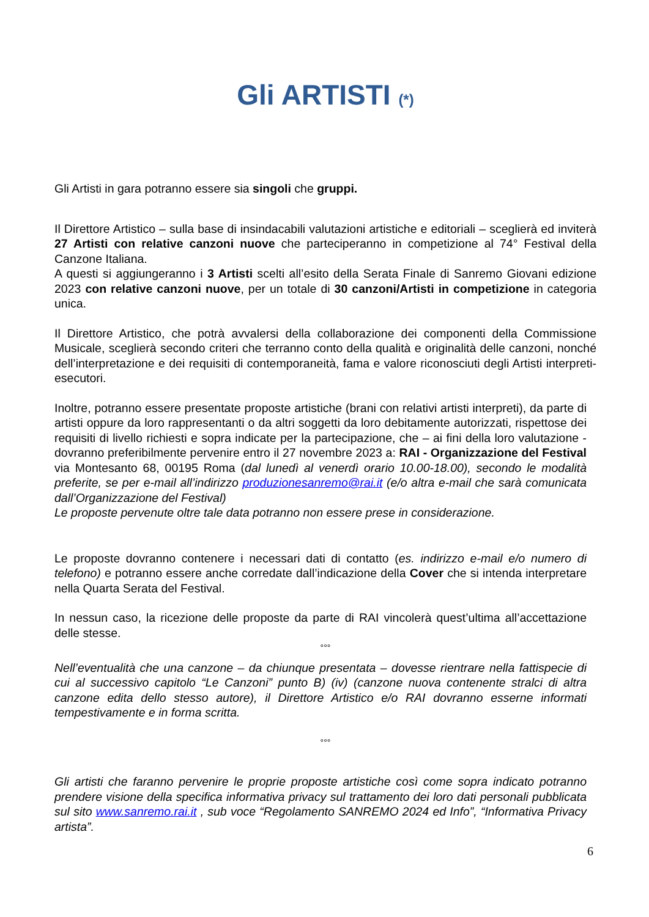Gli ARTISTI (*)
Gli Artisti in gara potranno essere sia singoli che gruppi.
Il Direttore Artistico – sulla base di insindacabili valutazioni artistiche e editoriali – sceglierà ed inviterà 27 Artisti con relative canzoni nuove che parteciperanno in competizione al 74° Festival della Canzone Italiana.
A questi si aggiungeranno i 3 Artisti scelti all’esito della Serata Finale di Sanremo Giovani edizione 2023 con relative canzoni nuove, per un totale di 30 canzoni/Artisti in competizione in categoria unica.
Il Direttore Artistico, che potrà avvalersi della collaborazione dei componenti della Commissione Musicale, sceglierà secondo criteri che terranno conto della qualità e originalità delle canzoni, nonché dell’interpretazione e dei requisiti di contemporaneità, fama e valore riconosciuti degli Artisti interpreti-esecutori.
Inoltre, potranno essere presentate proposte artistiche (brani con relativi artisti interpreti), da parte di artisti oppure da loro rappresentanti o da altri soggetti da loro debitamente autorizzati, rispettose dei requisiti di livello richiesti e sopra indicate per la partecipazione, che – ai fini della loro valutazione - dovranno preferibilmente pervenire entro il 27 novembre 2023 a: RAI - Organizzazione del Festival via Montesanto 68, 00195 Roma (dal lunedì al venerdì orario 10.00-18.00), secondo le modalità preferite, se per e-mail all’indirizzo produzionesanremo@rai.it (e/o altra e-mail che sarà comunicata dall’Organizzazione del Festival)
Le proposte pervenute oltre tale data potranno non essere prese in considerazione.
Le proposte dovranno contenere i necessari dati di contatto (es. indirizzo e-mail e/o numero di telefono) e potranno essere anche corredate dall’indicazione della Cover che si intenda interpretare nella Quarta Serata del Festival.
In nessun caso, la ricezione delle proposte da parte di RAI vincolerà quest’ultima all’accettazione delle stesse.
°°°
Nell’eventualità che una canzone – da chiunque presentata – dovesse rientrare nella fattispecie di cui al successivo capitolo “Le Canzoni” punto B) (iv) (canzone nuova contenente stralci di altra canzone edita dello stesso autore), il Direttore Artistico e/o RAI dovranno esserne informati tempestivamente e in forma scritta.
°°°
Gli artisti che faranno pervenire le proprie proposte artistiche così come sopra indicato potranno prendere visione della specifica informativa privacy sul trattamento dei loro dati personali pubblicata sul sito www.sanremo.rai.it , sub voce “Regolamento SANREMO 2024 ed Info”, “Informativa Privacy artista”.
6